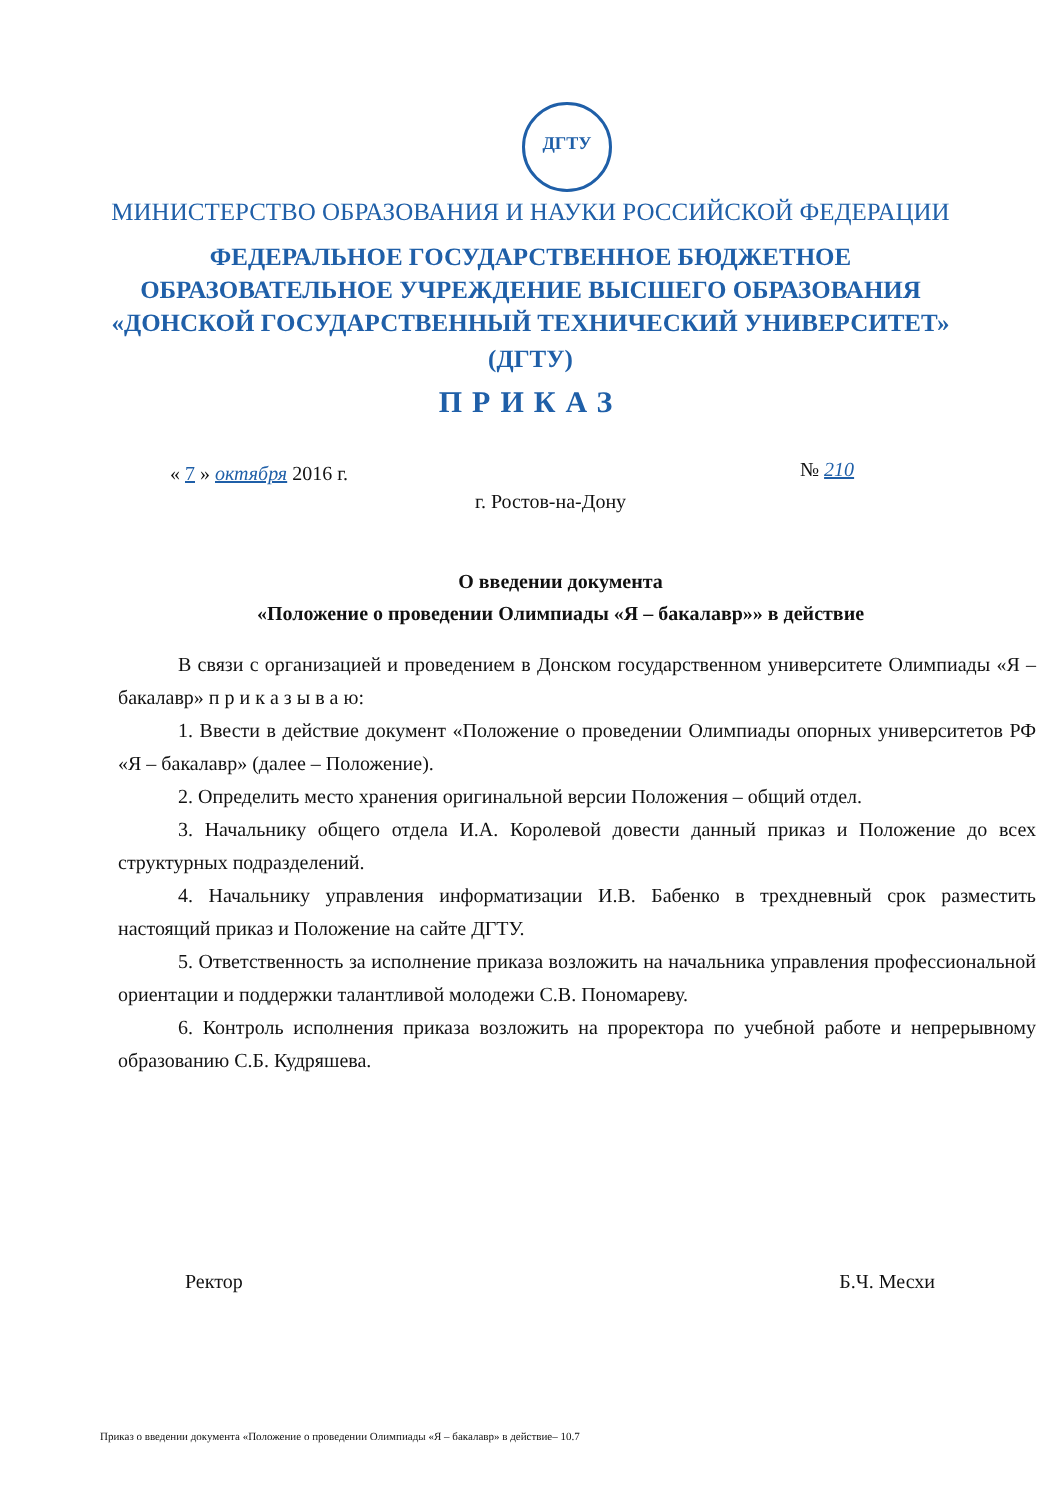ДГТУ
МИНИСТЕРСТВО ОБРАЗОВАНИЯ И НАУКИ РОССИЙСКОЙ ФЕДЕРАЦИИ
ФЕДЕРАЛЬНОЕ ГОСУДАРСТВЕННОЕ БЮДЖЕТНОЕ
ОБРАЗОВАТЕЛЬНОЕ УЧРЕЖДЕНИЕ ВЫСШЕГО ОБРАЗОВАНИЯ
«ДОНСКОЙ ГОСУДАРСТВЕННЫЙ ТЕХНИЧЕСКИЙ УНИВЕРСИТЕТ»
(ДГТУ)
ПРИКАЗ
« 7 » октября 2016 г. № 210
г. Ростов-на-Дону
О введении документа
«Положение о проведении Олимпиады «Я – бакалавр»» в действие
В связи с организацией и проведением в Донском государственном университете Олимпиады «Я – бакалавр» п р и к а з ы в а ю:
1. Ввести в действие документ «Положение о проведении Олимпиады опорных университетов РФ «Я – бакалавр» (далее – Положение).
2. Определить место хранения оригинальной версии Положения – общий отдел.
3. Начальнику общего отдела И.А. Королевой довести данный приказ и Положение до всех структурных подразделений.
4. Начальнику управления информатизации И.В. Бабенко в трехдневный срок разместить настоящий приказ и Положение на сайте ДГТУ.
5. Ответственность за исполнение приказа возложить на начальника управления профессиональной ориентации и поддержки талантливой молодежи С.В. Пономареву.
6. Контроль исполнения приказа возложить на проректора по учебной работе и непрерывному образованию С.Б. Кудряшева.
Ректор Б.Ч. Месхи
Приказ о введении документа «Положение о проведении Олимпиады «Я – бакалавр» в действие– 10.7